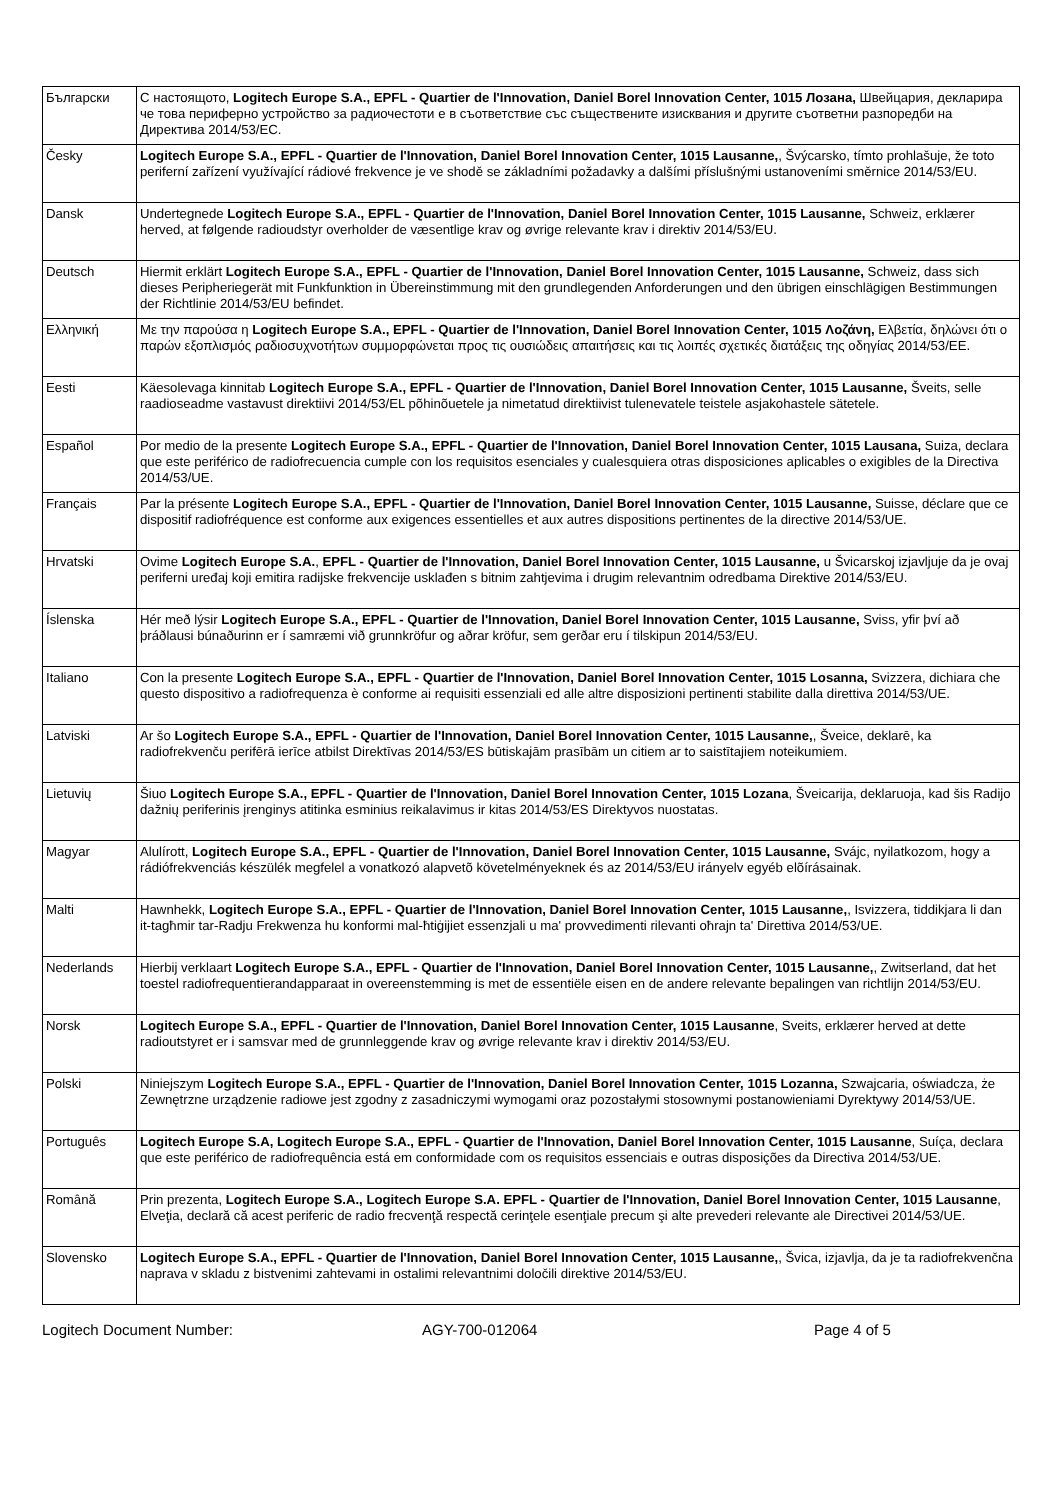| Български | С настоящото, Logitech Europe S.A., EPFL - Quartier de l'Innovation, Daniel Borel Innovation Center, 1015 Лозана, Швейцария, декларира че това периферно устройство за радиочестоти е в съответствие със съществените изисквания и другите съответни разпоредби на Директива 2014/53/ЕС. |
| Česky | Logitech Europe S.A., EPFL - Quartier de l'Innovation, Daniel Borel Innovation Center, 1015 Lausanne, , Švýcarsko, tímto prohlašuje, že toto periferní zařízení využívající rádiové frekvence je ve shodě se základními požadavky a dalšími příslušnými ustanoveními směrnice 2014/53/EU. |
| Dansk | Undertegnede Logitech Europe S.A., EPFL - Quartier de l'Innovation, Daniel Borel Innovation Center, 1015 Lausanne, Schweiz, erklærer herved, at følgende radioudstyr overholder de væsentlige krav og øvrige relevante krav i direktiv 2014/53/EU. |
| Deutsch | Hiermit erklärt Logitech Europe S.A., EPFL - Quartier de l'Innovation, Daniel Borel Innovation Center, 1015 Lausanne, Schweiz, dass sich dieses Peripheriegerät mit Funkfunktion in Übereinstimmung mit den grundlegenden Anforderungen und den übrigen einschlägigen Bestimmungen der Richtlinie 2014/53/EU befindet. |
| Ελληνική | Με την παρούσα η Logitech Europe S.A., EPFL - Quartier de l'Innovation, Daniel Borel Innovation Center, 1015 Λοζάνη, Ελβετία, δηλώνει ότι ο παρών εξοπλισμός ραδιοσυχνοτήτων συμμορφώνεται προς τις ουσιώδεις απαιτήσεις και τις λοιπές σχετικές διατάξεις της οδηγίας 2014/53/ΕΕ. |
| Eesti | Käesolevaga kinnitab Logitech Europe S.A., EPFL - Quartier de l'Innovation, Daniel Borel Innovation Center, 1015 Lausanne, Šveits, selle raadioseadme vastavust direktiivi 2014/53/EL põhinõuetele ja nimetatud direktiivist tulenevatele teistele asjakohastele sätetele. |
| Español | Por medio de la presente Logitech Europe S.A., EPFL - Quartier de l'Innovation, Daniel Borel Innovation Center, 1015 Lausana, Suiza, declara que este periférico de radiofrecuencia cumple con los requisitos esenciales y cualesquiera otras disposiciones aplicables o exigibles de la Directiva 2014/53/UE. |
| Français | Par la présente Logitech Europe S.A., EPFL - Quartier de l'Innovation, Daniel Borel Innovation Center, 1015 Lausanne, Suisse, déclare que ce dispositif radiofréquence est conforme aux exigences essentielles et aux autres dispositions pertinentes de la directive 2014/53/UE. |
| Hrvatski | Ovime Logitech Europe S.A. , EPFL - Quartier de l'Innovation, Daniel Borel Innovation Center, 1015 Lausanne, u Švicarskoj izjavljuje da je ovaj periferni uređaj koji emitira radijske frekvencije usklađen s bitnim zahtjevima i drugim relevantnim odredbama Direktive 2014/53/EU. |
| Íslenska | Hér með lýsir Logitech Europe S.A., EPFL - Quartier de l'Innovation, Daniel Borel Innovation Center, 1015 Lausanne, Sviss, yfir því að þráðlausi búnaðurinn er í samræmi við grunnkröfur og aðrar kröfur, sem gerðar eru í tilskipun 2014/53/EU. |
| Italiano | Con la presente Logitech Europe S.A., EPFL - Quartier de l'Innovation, Daniel Borel Innovation Center, 1015 Losanna, Svizzera, dichiara che questo dispositivo a radiofrequenza è conforme ai requisiti essenziali ed alle altre disposizioni pertinenti stabilite dalla direttiva 2014/53/UE. |
| Latviski | Ar šo Logitech Europe S.A., EPFL - Quartier de l'Innovation, Daniel Borel Innovation Center, 1015 Lausanne, , Šveice, deklarē, ka radiofrekvenču perifērā ierīce atbilst Direktīvas 2014/53/ES būtiskajām prasībām un citiem ar to saistītajiem noteikumiem. |
| Lietuvių | Šiuo Logitech Europe S.A., EPFL - Quartier de l'Innovation, Daniel Borel Innovation Center, 1015 Lozana , Šveicarija, deklaruoja, kad šis Radijo dažnių periferinis įrenginys atitinka esminius reikalavimus ir kitas 2014/53/ES Direktyvos nuostatas. |
| Magyar | Alulírott, Logitech Europe S.A., EPFL - Quartier de l'Innovation, Daniel Borel Innovation Center, 1015 Lausanne, Svájc, nyilatkozom, hogy a rádiófrekvenciás készülék megfelel a vonatkozó alapvetõ követelményeknek és az 2014/53/EU irányelv egyéb elõírásainak. |
| Malti | Hawnhekk, Logitech Europe S.A., EPFL - Quartier de l'Innovation, Daniel Borel Innovation Center, 1015 Lausanne, , Isvizzera, tiddikjara li dan it-tagħmir tar-Radju Frekwenza hu konformi mal-ħtiġijiet essenzjali u ma' provvedimenti rilevanti oħrajn ta' Direttiva 2014/53/UE. |
| Nederlands | Hierbij verklaart Logitech Europe S.A., EPFL - Quartier de l'Innovation, Daniel Borel Innovation Center, 1015 Lausanne, , Zwitserland, dat het toestel radiofrequentierandapparaat in overeenstemming is met de essentiële eisen en de andere relevante bepalingen van richtlijn 2014/53/EU. |
| Norsk | Logitech Europe S.A., EPFL - Quartier de l'Innovation, Daniel Borel Innovation Center, 1015 Lausanne , Sveits, erklærer herved at dette radioutstyret er i samsvar med de grunnleggende krav og øvrige relevante krav i direktiv 2014/53/EU. |
| Polski | Niniejszym Logitech Europe S.A., EPFL - Quartier de l'Innovation, Daniel Borel Innovation Center, 1015 Lozanna, Szwajcaria, oświadcza, że Zewnętrzne urządzenie radiowe jest zgodny z zasadniczymi wymogami oraz pozostałymi stosownymi postanowieniami Dyrektywy 2014/53/UE. |
| Português | Logitech Europe S.A, Logitech Europe S.A., EPFL - Quartier de l'Innovation, Daniel Borel Innovation Center, 1015 Lausanne , Suíça, declara que este periférico de radiofrequência está em conformidade com os requisitos essenciais e outras disposições da Directiva 2014/53/UE. |
| Română | Prin prezenta, Logitech Europe S.A., Logitech Europe S.A. EPFL - Quartier de l'Innovation, Daniel Borel Innovation Center, 1015 Lausanne , Elveţia, declară că acest periferic de radio frecvenţă respectă cerinţele esenţiale precum şi alte prevederi relevante ale Directivei 2014/53/UE. |
| Slovensko | Logitech Europe S.A., EPFL - Quartier de l'Innovation, Daniel Borel Innovation Center, 1015 Lausanne, , Švica, izjavlja, da je ta radiofrekvenčna naprava v skladu z bistvenimi zahtevami in ostalimi relevantnimi določili direktive 2014/53/EU. |
Logitech Document Number: AGY-700-012064 Page 4 of 5